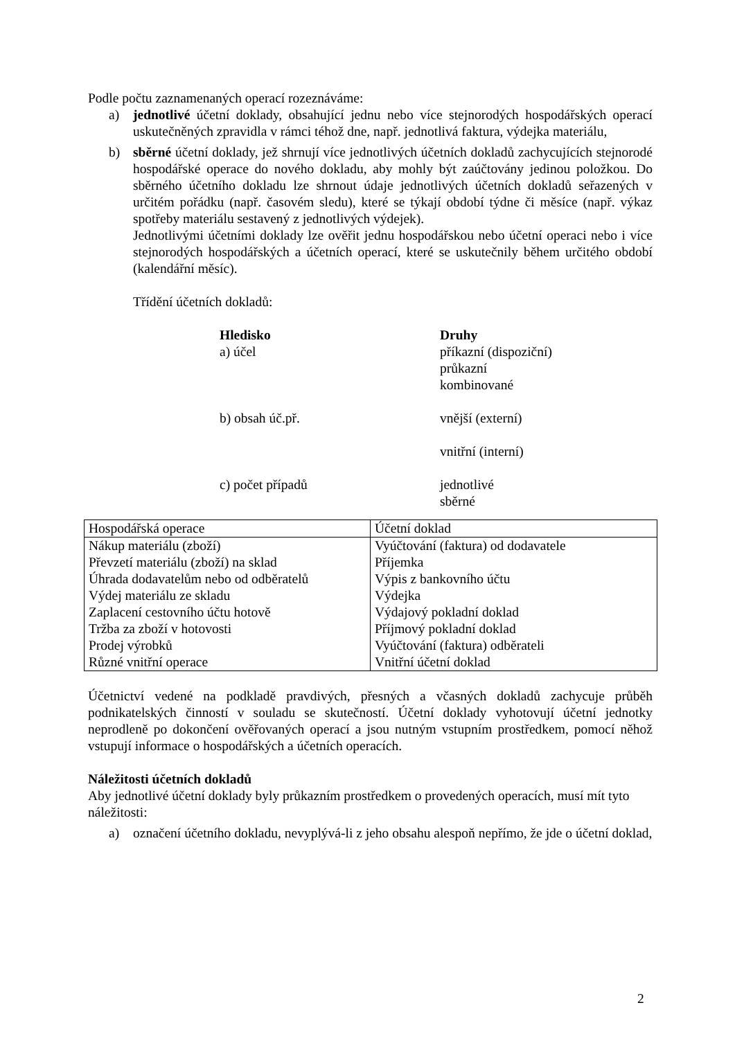Podle počtu zaznamenaných operací rozeznáváme:
a) jednotlivé účetní doklady, obsahující jednu nebo více stejnorodých hospodářských operací uskutečněných zpravidla v rámci téhož dne, např. jednotlivá faktura, výdejka materiálu,
b) sběrné účetní doklady, jež shrnují více jednotlivých účetních dokladů zachycujících stejnorodé hospodářské operace do nového dokladu, aby mohly být zaúčtovány jedinou položkou. Do sběrného účetního dokladu lze shrnout údaje jednotlivých účetních dokladů seřazených v určitém pořádku (např. časovém sledu), které se týkají období týdne či měsíce (např. výkaz spotřeby materiálu sestavený z jednotlivých výdejek).
Jednotlivými účetními doklady lze ověřit jednu hospodářskou nebo účetní operaci nebo i více stejnorodých hospodářských a účetních operací, které se uskutečnily během určitého období (kalendářní měsíc).
Třídění účetních dokladů:
| Hledisko a) účel | Druhy příkazní (dispoziční) průkazní kombinované |
| b) obsah úč.př. | vnější (externí) vnitřní (interní) |
| c) počet případů | jednotlivé sběrné |
| Hospodářská operace | Účetní doklad |
| Nákup materiálu (zboží) Převzetí materiálu (zboží) na sklad Úhrada dodavatelům nebo od odběratelů Výdej materiálu ze skladu Zaplacení cestovního účtu hotově Tržba za zboží v hotovosti Prodej výrobků Různé vnitřní operace | Vyúčtování (faktura) od dodavatele Příjemka Výpis z bankovního účtu Výdejka Výdajový pokladní doklad Příjmový pokladní doklad Vyúčtování (faktura) odběrateli Vnitřní účetní doklad |
Účetnictví vedené na podkladě pravdivých, přesných a včasných dokladů zachycuje průběh podnikatelských činností v souladu se skutečností. Účetní doklady vyhotovují účetní jednotky neprodleně po dokončení ověřovaných operací a jsou nutným vstupním prostředkem, pomocí něhož vstupují informace o hospodářských a účetních operacích.
Náležitosti účetních dokladů
Aby jednotlivé účetní doklady byly průkazním prostředkem o provedených operacích, musí mít tyto náležitosti:
a) označení účetního dokladu, nevyplývá-li z jeho obsahu alespoň nepřímo, že jde o účetní doklad,
2